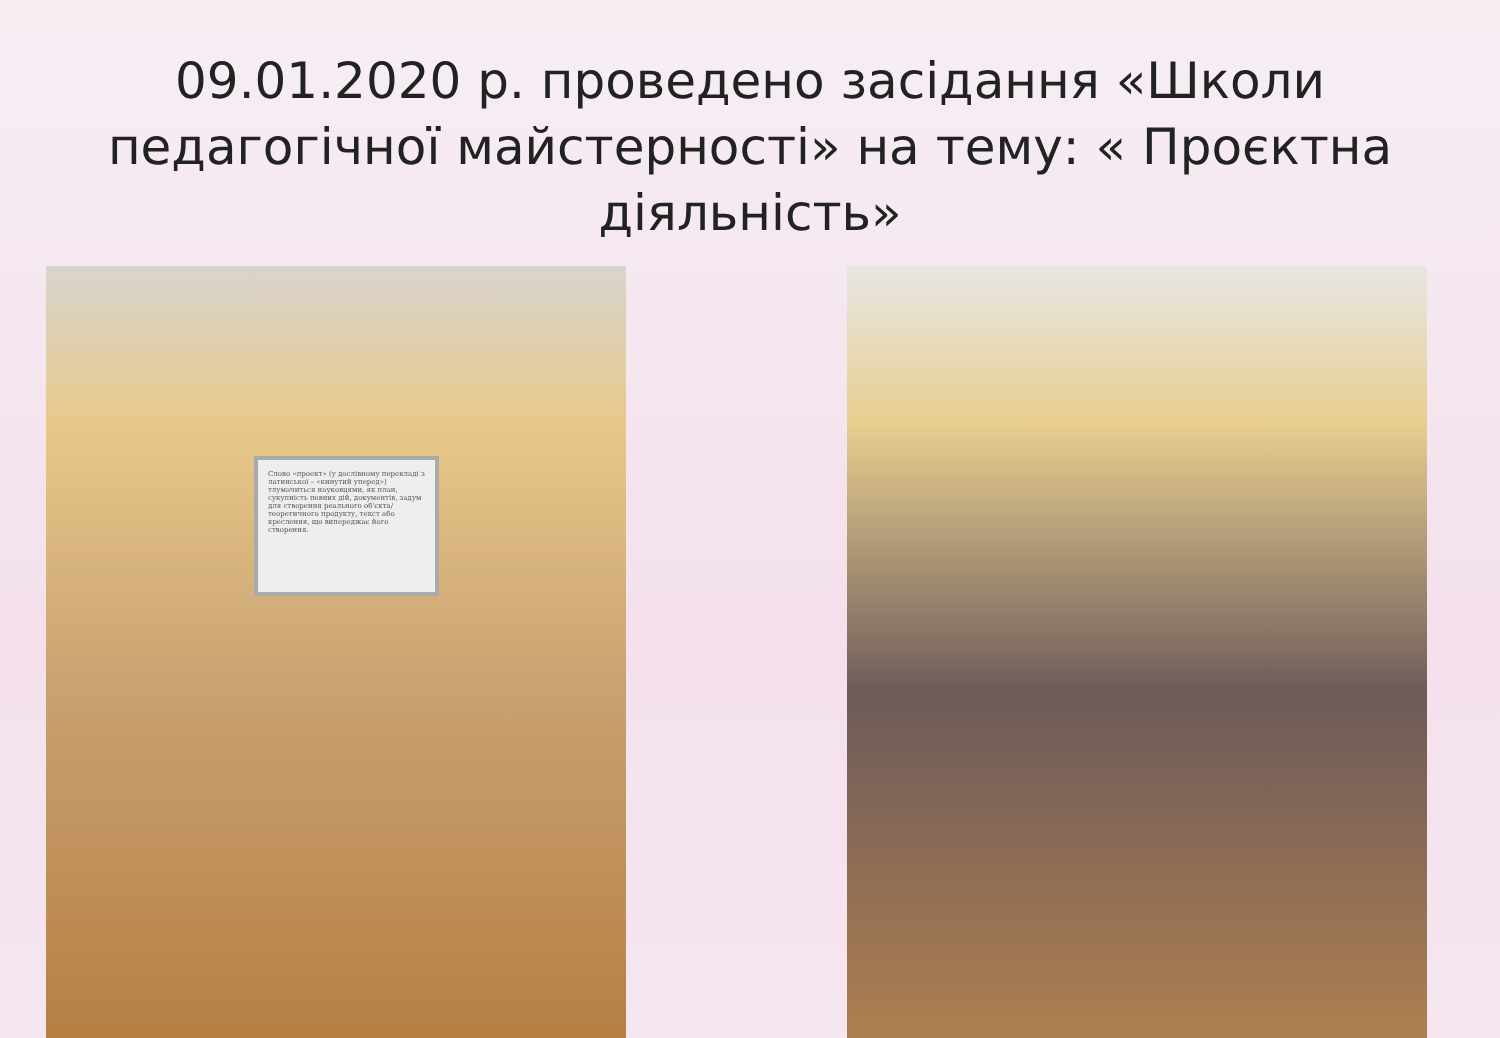09.01.2020 р. проведено засідання «Школи педагогічної майстерності» на тему: « Проєктна діяльність»
Слово «проект» (у дослівному перекладі з латинської – «кинутий уперед») тлумачиться науковцями, як план, сукупність певних дій, документів, задум для створення реального об'єкта/теоретичного продукту, текст або креслення, що випереджає його створення.